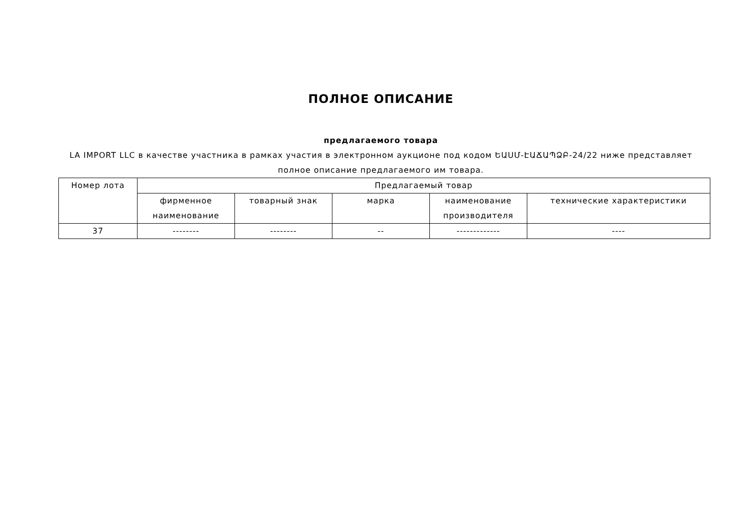ПОЛНОЕ ОПИСАНИЕ
предлагаемого товара
LA IMPORT LLC в качестве участника в рамках участия в электронном аукционе под кодом ԵԱՍՄ-ԷԱՃԱՊՁԲ-24/22 ниже представляет полное описание предлагаемого им товара.
| Номер лота | Предлагаемый товар | | | | |
| --- | --- | --- | --- | --- | --- |
| | фирменное наименование | товарный знак | марка | наименование производителя | технические характеристики |
| 37 | -------- | -------- | -- | ------------- | ---- |